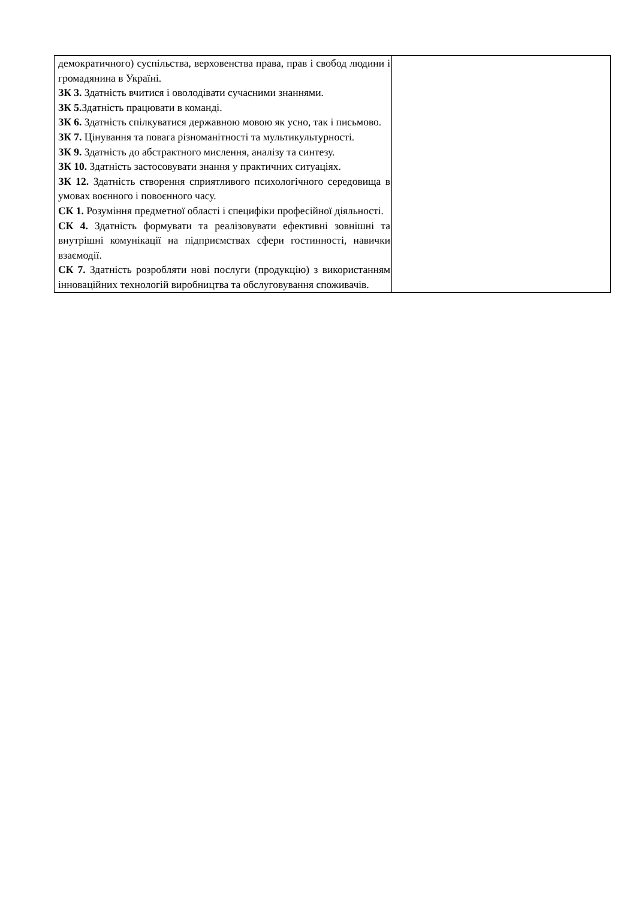| демократичного) суспільства, верховенства права, прав і свобод людини і громадянина в Україні. ЗК 3. Здатність вчитися і оволодівати сучасними знаннями. ЗК 5. Здатність працювати в команді. ЗК 6. Здатність спілкуватися державною мовою як усно, так і письмово. ЗК 7. Цінування та повага різноманітності та мультикультурності. ЗК 9. Здатність до абстрактного мислення, аналізу та синтезу. ЗК 10. Здатність застосовувати знання у практичних ситуаціях. ЗК 12. Здатність створення сприятливого психологічного середовища в умовах воєнного і повоєнного часу. СК 1. Розуміння предметної області і специфіки професійної діяльності. СК 4. Здатність формувати та реалізовувати ефективні зовнішні та внутрішні комунікації на підприємствах сфери гостинності, навички взаємодії. СК 7. Здатність розробляти нові послуги (продукцію) з використанням інноваційних технологій виробництва та обслуговування споживачів. | |